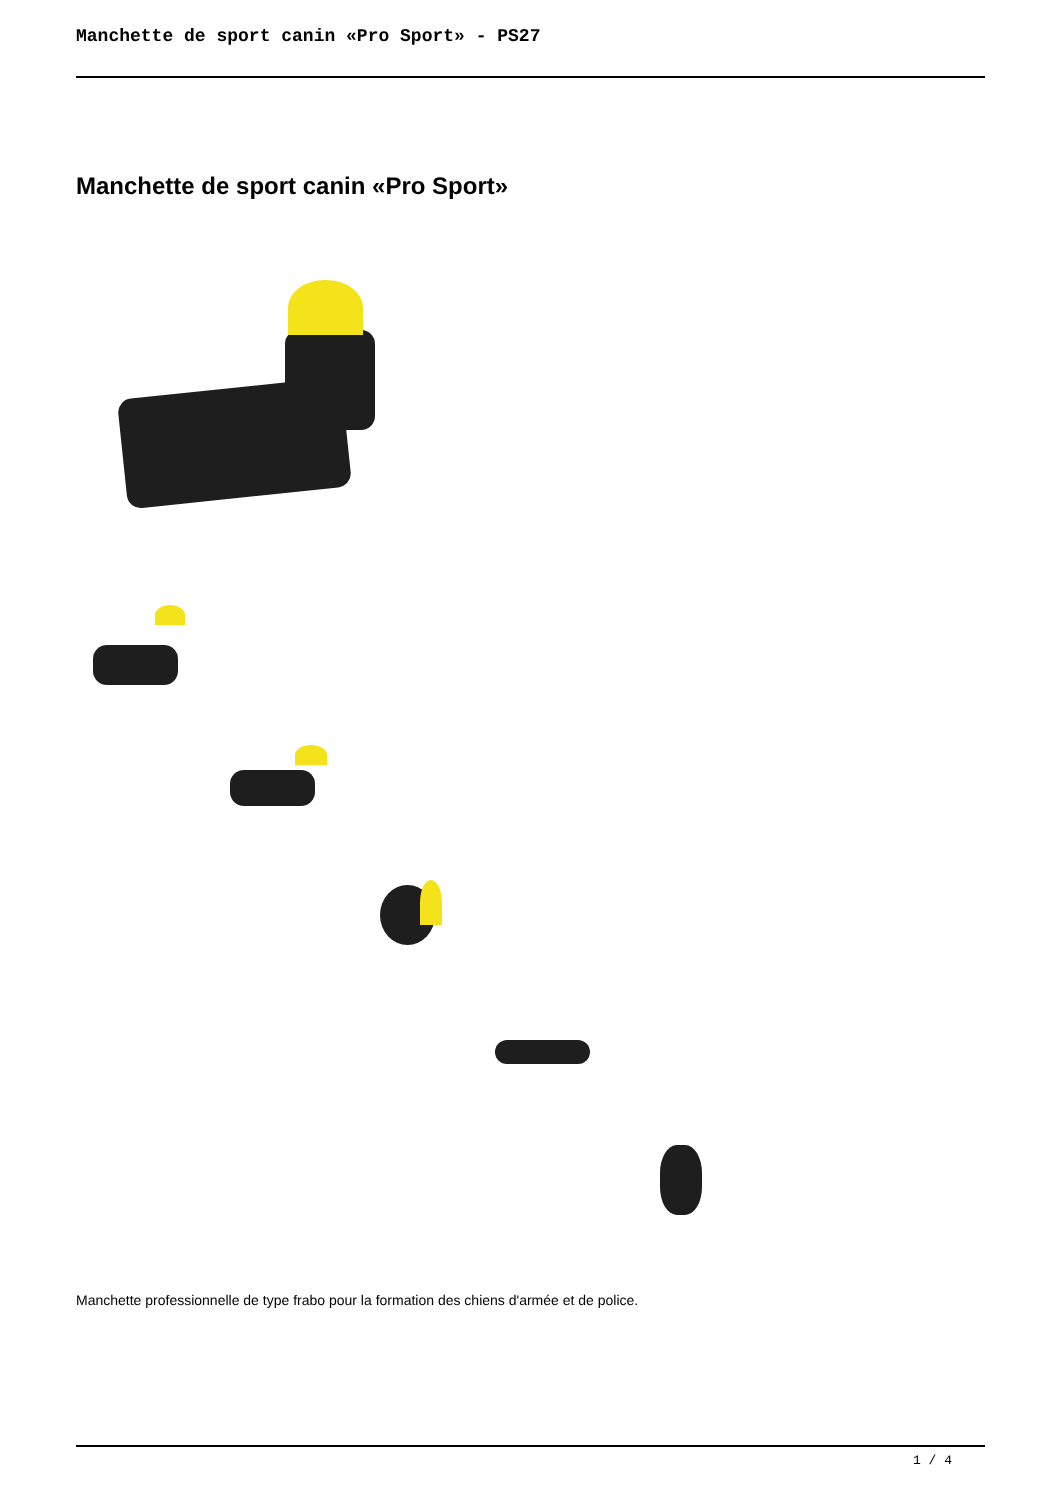Manchette de sport canin «Pro Sport» - PS27
Manchette de sport canin «Pro Sport»
Manchette professionnelle de type frabo pour la formation des chiens d'armée et de police.
1 / 4